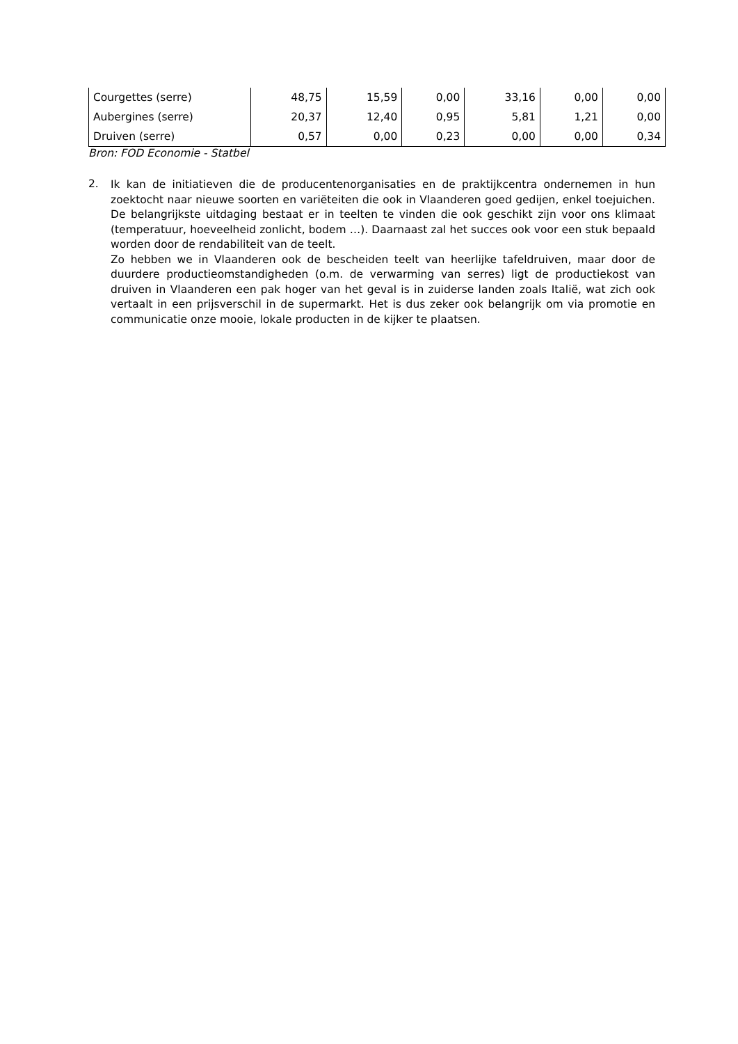| Courgettes (serre) | 48,75 | 15,59 | 0,00 | 33,16 | 0,00 | 0,00 |
| Aubergines (serre) | 20,37 | 12,40 | 0,95 | 5,81 | 1,21 | 0,00 |
| Druiven (serre) | 0,57 | 0,00 | 0,23 | 0,00 | 0,00 | 0,34 |
Bron: FOD Economie - Statbel
2.
Ik kan de initiatieven die de producentenorganisaties en de praktijkcentra ondernemen in hun zoektocht naar nieuwe soorten en variëteiten die ook in Vlaanderen goed gedijen, enkel toejuichen. De belangrijkste uitdaging bestaat er in teelten te vinden die ook geschikt zijn voor ons klimaat (temperatuur, hoeveelheid zonlicht, bodem …). Daarnaast zal het succes ook voor een stuk bepaald worden door de rendabiliteit van de teelt.
Zo hebben we in Vlaanderen ook de bescheiden teelt van heerlijke tafeldruiven, maar door de duurdere productieomstandigheden (o.m. de verwarming van serres) ligt de productiekost van druiven in Vlaanderen een pak hoger van het geval is in zuiderse landen zoals Italië, wat zich ook vertaalt in een prijsverschil in de supermarkt. Het is dus zeker ook belangrijk om via promotie en communicatie onze mooie, lokale producten in de kijker te plaatsen.